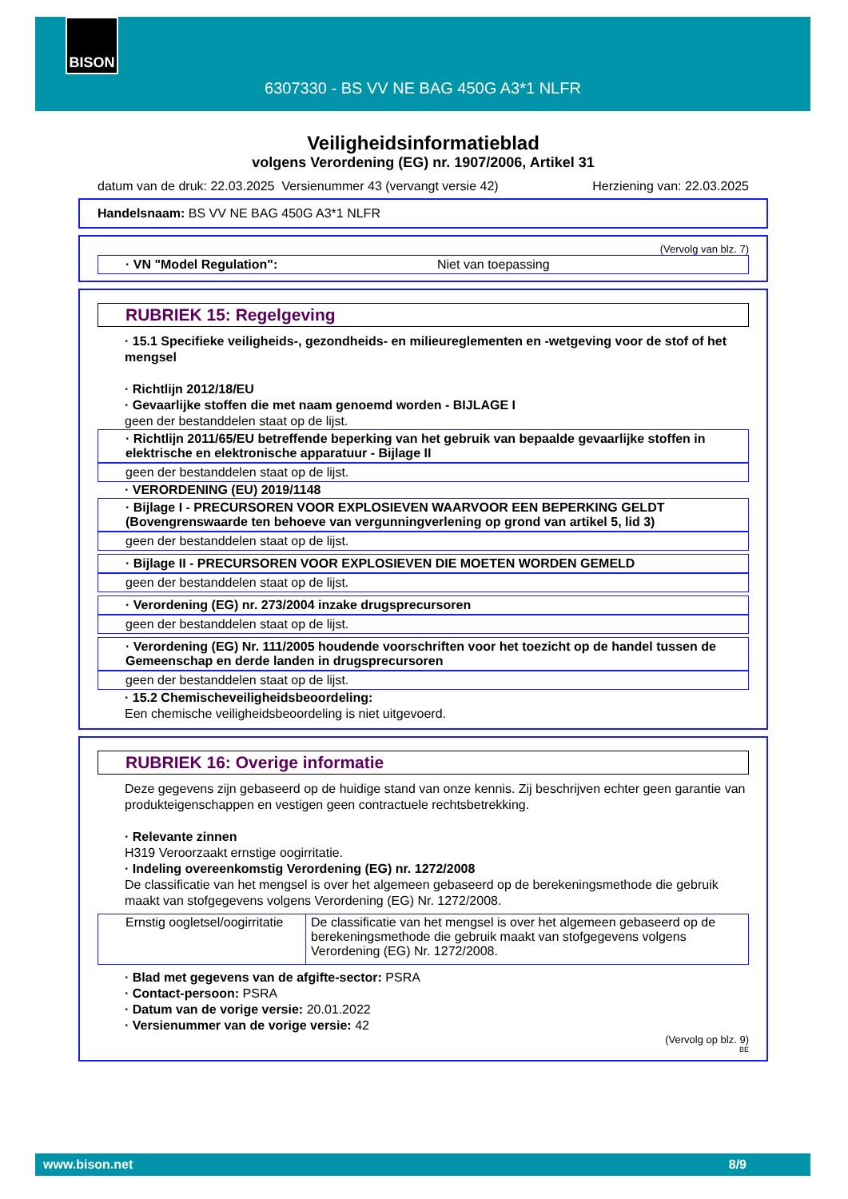BISON
6307330 - BS VV NE BAG 450G A3*1 NLFR
Veiligheidsinformatieblad
volgens Verordening (EG) nr. 1907/2006, Artikel 31
datum van de druk: 22.03.2025 Versienummer 43 (vervangt versie 42) Herziening van: 22.03.2025
Handelsnaam: BS VV NE BAG 450G A3*1 NLFR
(Vervolg van blz. 7)
· VN "Model Regulation": Niet van toepassing
RUBRIEK 15: Regelgeving
· 15.1 Specifieke veiligheids-, gezondheids- en milieureglementen en -wetgeving voor de stof of het mengsel
· Richtlijn 2012/18/EU
· Gevaarlijke stoffen die met naam genoemd worden - BIJLAGE I
geen der bestanddelen staat op de lijst.
· Richtlijn 2011/65/EU betreffende beperking van het gebruik van bepaalde gevaarlijke stoffen in elektrische en elektronische apparatuur - Bijlage II
geen der bestanddelen staat op de lijst.
· VERORDENING (EU) 2019/1148
· Bijlage I - PRECURSOREN VOOR EXPLOSIEVEN WAARVOOR EEN BEPERKING GELDT (Bovengrenswaarde ten behoeve van vergunningverlening op grond van artikel 5, lid 3)
geen der bestanddelen staat op de lijst.
· Bijlage II - PRECURSOREN VOOR EXPLOSIEVEN DIE MOETEN WORDEN GEMELD
geen der bestanddelen staat op de lijst.
· Verordening (EG) nr. 273/2004 inzake drugsprecursoren
geen der bestanddelen staat op de lijst.
· Verordening (EG) Nr. 111/2005 houdende voorschriften voor het toezicht op de handel tussen de Gemeenschap en derde landen in drugsprecursoren
geen der bestanddelen staat op de lijst.
· 15.2 Chemischeveiligheidsbeoordeling:
Een chemische veiligheidsbeoordeling is niet uitgevoerd.
RUBRIEK 16: Overige informatie
Deze gegevens zijn gebaseerd op de huidige stand van onze kennis. Zij beschrijven echter geen garantie van produkteigenschappen en vestigen geen contractuele rechtsbetrekking.
· Relevante zinnen
H319 Veroorzaakt ernstige oogirritatie.
· Indeling overeenkomstig Verordening (EG) nr. 1272/2008
De classificatie van het mengsel is over het algemeen gebaseerd op de berekeningsmethode die gebruik maakt van stofgegevens volgens Verordening (EG) Nr. 1272/2008.
| Ernstig oogletsel/oogirritatie | De classificatie van het mengsel is over het algemeen gebaseerd op de berekeningsmethode die gebruik maakt van stofgegevens volgens Verordening (EG) Nr. 1272/2008. |
· Blad met gegevens van de afgifte-sector: PSRA
· Contact-persoon: PSRA
· Datum van de vorige versie: 20.01.2022
· Versienummer van de vorige versie: 42
(Vervolg op blz. 9)
BE
www.bison.net 8/9